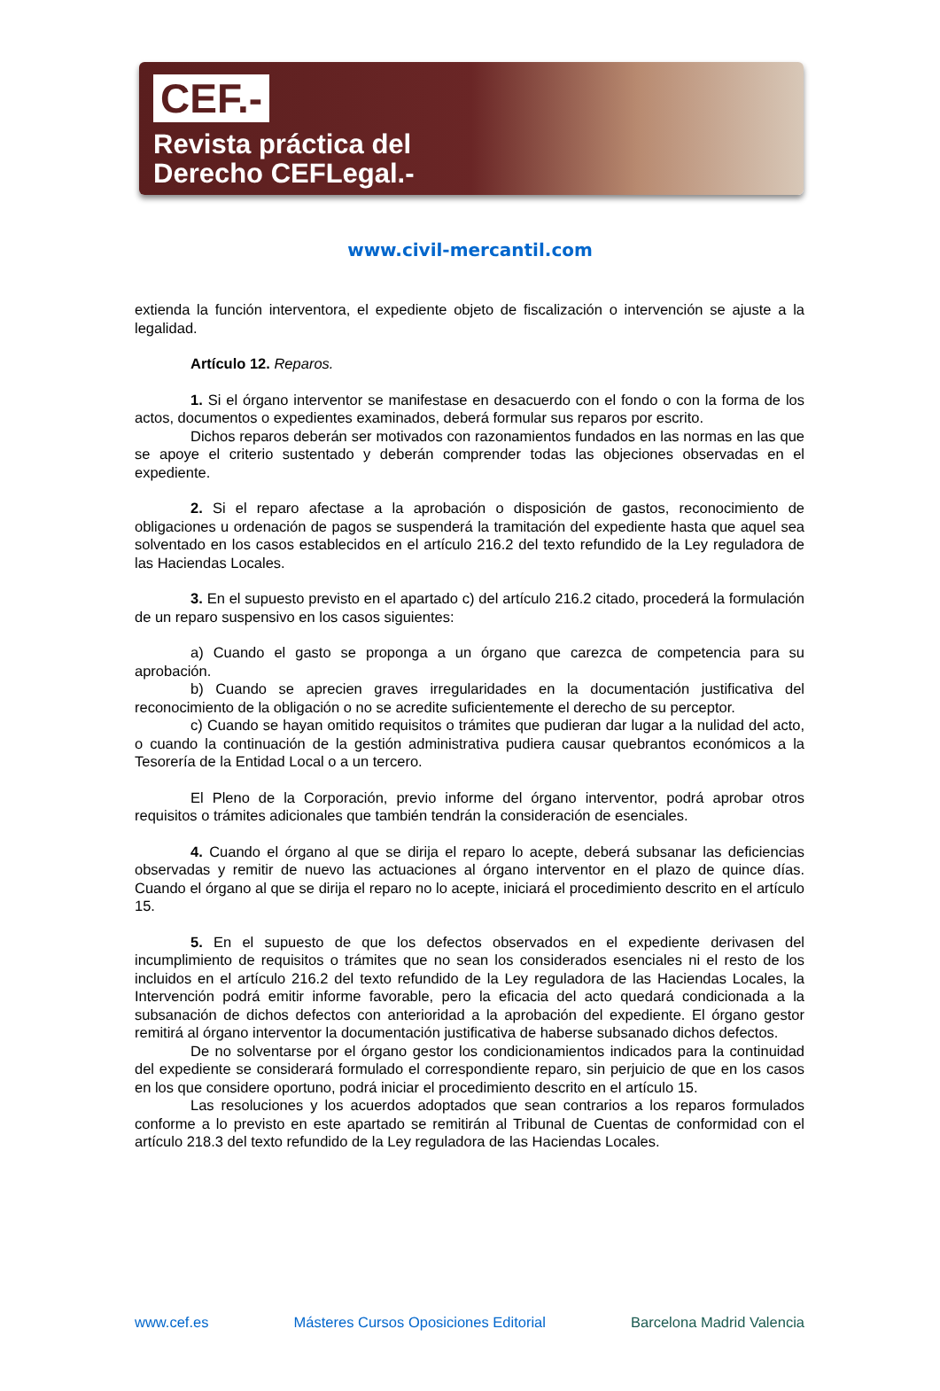CEF.-
Revista práctica del
Derecho CEFLegal.-
www.civil-mercantil.com
extienda la función interventora, el expediente objeto de fiscalización o intervención se ajuste a la legalidad.
Artículo 12. Reparos.
1. Si el órgano interventor se manifestase en desacuerdo con el fondo o con la forma de los actos, documentos o expedientes examinados, deberá formular sus reparos por escrito.
Dichos reparos deberán ser motivados con razonamientos fundados en las normas en las que se apoye el criterio sustentado y deberán comprender todas las objeciones observadas en el expediente.
2. Si el reparo afectase a la aprobación o disposición de gastos, reconocimiento de obligaciones u ordenación de pagos se suspenderá la tramitación del expediente hasta que aquel sea solventado en los casos establecidos en el artículo 216.2 del texto refundido de la Ley reguladora de las Haciendas Locales.
3. En el supuesto previsto en el apartado c) del artículo 216.2 citado, procederá la formulación de un reparo suspensivo en los casos siguientes:
a) Cuando el gasto se proponga a un órgano que carezca de competencia para su aprobación.
b) Cuando se aprecien graves irregularidades en la documentación justificativa del reconocimiento de la obligación o no se acredite suficientemente el derecho de su perceptor.
c) Cuando se hayan omitido requisitos o trámites que pudieran dar lugar a la nulidad del acto, o cuando la continuación de la gestión administrativa pudiera causar quebrantos económicos a la Tesorería de la Entidad Local o a un tercero.
El Pleno de la Corporación, previo informe del órgano interventor, podrá aprobar otros requisitos o trámites adicionales que también tendrán la consideración de esenciales.
4. Cuando el órgano al que se dirija el reparo lo acepte, deberá subsanar las deficiencias observadas y remitir de nuevo las actuaciones al órgano interventor en el plazo de quince días. Cuando el órgano al que se dirija el reparo no lo acepte, iniciará el procedimiento descrito en el artículo 15.
5. En el supuesto de que los defectos observados en el expediente derivasen del incumplimiento de requisitos o trámites que no sean los considerados esenciales ni el resto de los incluidos en el artículo 216.2 del texto refundido de la Ley reguladora de las Haciendas Locales, la Intervención podrá emitir informe favorable, pero la eficacia del acto quedará condicionada a la subsanación de dichos defectos con anterioridad a la aprobación del expediente. El órgano gestor remitirá al órgano interventor la documentación justificativa de haberse subsanado dichos defectos.
De no solventarse por el órgano gestor los condicionamientos indicados para la continuidad del expediente se considerará formulado el correspondiente reparo, sin perjuicio de que en los casos en los que considere oportuno, podrá iniciar el procedimiento descrito en el artículo 15.
Las resoluciones y los acuerdos adoptados que sean contrarios a los reparos formulados conforme a lo previsto en este apartado se remitirán al Tribunal de Cuentas de conformidad con el artículo 218.3 del texto refundido de la Ley reguladora de las Haciendas Locales.
www.cef.es Másteres Cursos Oposiciones Editorial Barcelona Madrid Valencia